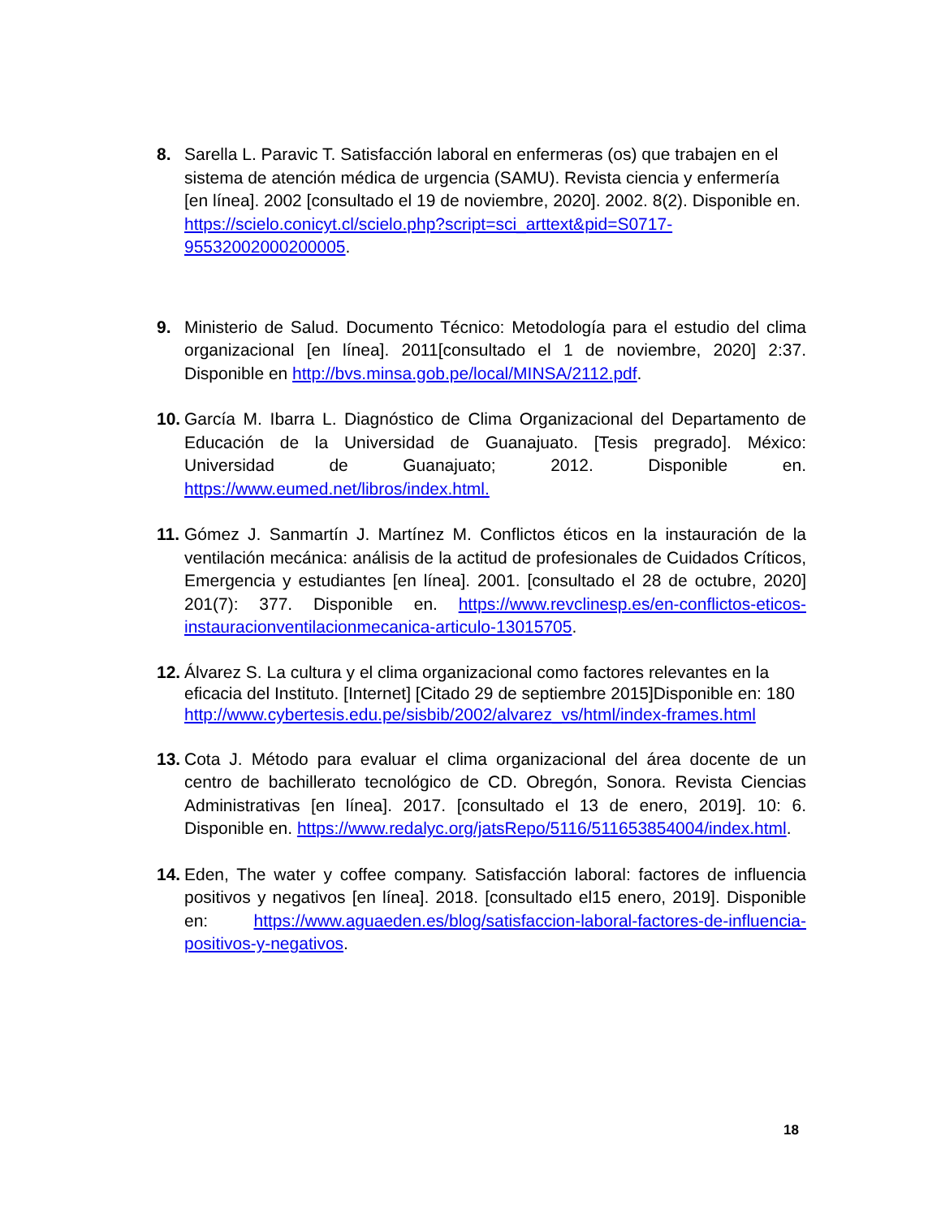8. Sarella L. Paravic T. Satisfacción laboral en enfermeras (os) que trabajen en el sistema de atención médica de urgencia (SAMU). Revista ciencia y enfermería [en línea]. 2002 [consultado el 19 de noviembre, 2020]. 2002. 8(2). Disponible en. https://scielo.conicyt.cl/scielo.php?script=sci_arttext&pid=S0717-95532002000200005.
9. Ministerio de Salud. Documento Técnico: Metodología para el estudio del clima organizacional [en línea]. 2011[consultado el 1 de noviembre, 2020] 2:37. Disponible en http://bvs.minsa.gob.pe/local/MINSA/2112.pdf.
10.
García M. Ibarra L. Diagnóstico de Clima Organizacional del Departamento de Educación de la Universidad de Guanajuato. [Tesis pregrado]. México: Universidad de Guanajuato; 2012. Disponible en. https://www.eumed.net/libros/index.html.
11.
Gómez J. Sanmartín J. Martínez M. Conflictos éticos en la instauración de la ventilación mecánica: análisis de la actitud de profesionales de Cuidados Críticos, Emergencia y estudiantes [en línea]. 2001. [consultado el 28 de octubre, 2020] 201(7): 377. Disponible en. https://www.revclinesp.es/en-conflictos-eticos-instauracionventilacionmecanica-articulo-13015705.
12.
Álvarez S. La cultura y el clima organizacional como factores relevantes en la eficacia del Instituto. [Internet] [Citado 29 de septiembre 2015]Disponible en: 180 http://www.cybertesis.edu.pe/sisbib/2002/alvarez_vs/html/index-frames.html
13.
Cota J. Método para evaluar el clima organizacional del área docente de un centro de bachillerato tecnológico de CD. Obregón, Sonora. Revista Ciencias Administrativas [en línea]. 2017. [consultado el 13 de enero, 2019]. 10: 6. Disponible en. https://www.redalyc.org/jatsRepo/5116/511653854004/index.html.
14.
Eden, The water y coffee company. Satisfacción laboral: factores de influencia positivos y negativos [en línea]. 2018. [consultado el15 enero, 2019]. Disponible en: https://www.aguaeden.es/blog/satisfaccion-laboral-factores-de-influencia-positivos-y-negativos.
18